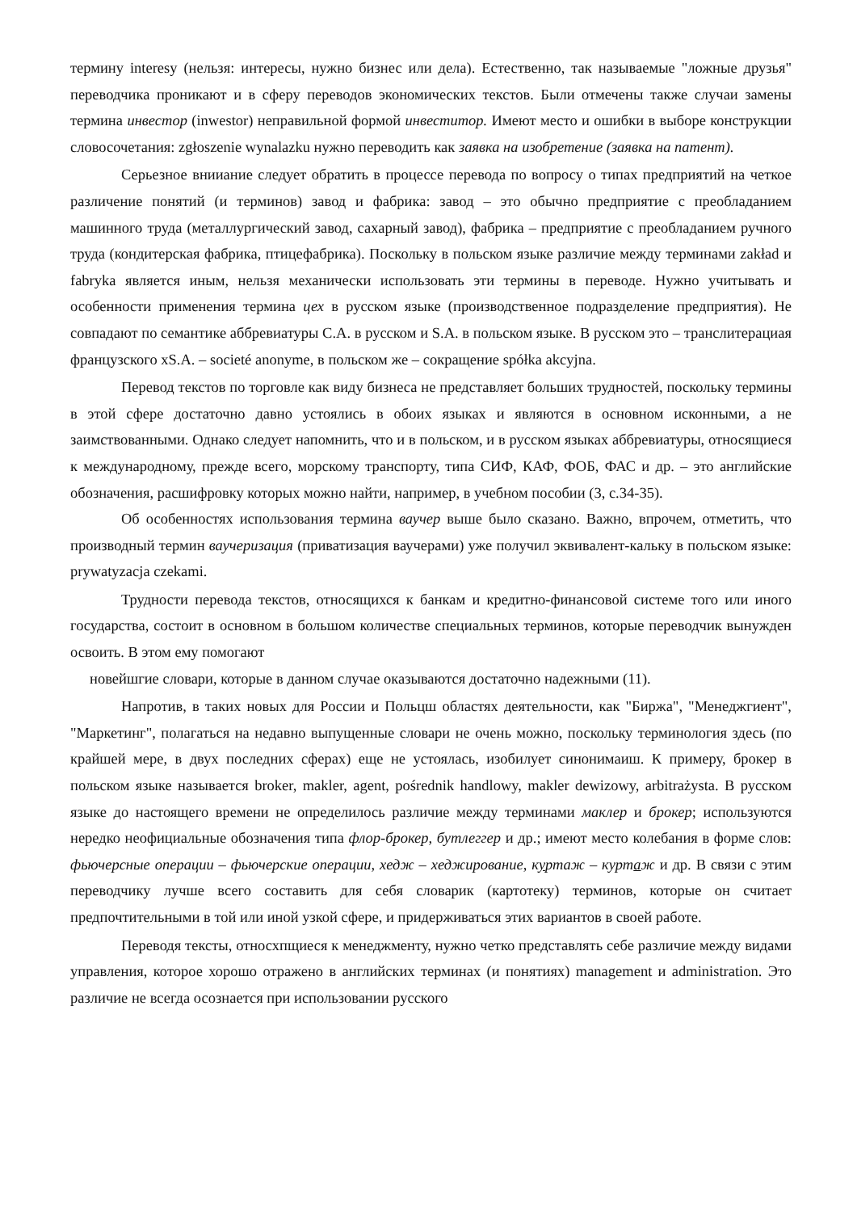термину interesy (нельзя: интересы, нужно бизнес или дела). Естественно, так называемые "ложные друзья" переводчика проникают и в сферу переводов экономических текстов. Были отмечены также случаи замены термина инвестор (inwestor) неправильной формой инвеститор. Имеют место и ошибки в выборе конструкции словосочетания: zgłoszenie wynalazku нужно переводить как заявка на изобретение (заявка на патент).
Серьезное внииание следует обратить в процессе перевода по вопросу о типах предприятий на четкое различение понятий (и терминов) завод и фабрика: завод – это обычно предприятие с преобладанием машинного труда (металлургический завод, сахарный завод), фабрика – предприятие с преобладанием ручного труда (кондитерская фабрика, птицефабрика). Поскольку в польском языке различие между терминами zakład и fabryka является иным, нельзя механически использовать эти термины в переводе. Нужно учитывать и особенности применения термина цех в русском языке (производственное подразделение предприятия). Не совпадают по семантике аббревиатуры С.А. в русском и S.A. в польском языке. В русском это – транслитерациая французского xS.A. – societé anonyme, в польском же – сокращение spółka akcyjna.
Перевод текстов по торговле как виду бизнеса не представляет больших трудностей, поскольку термины в этой сфере достаточно давно устоялись в обоих языках и являются в основном исконными, а не заимствованными. Однако следует напомнить, что и в польском, и в русском языках аббревиатуры, относящиеся к международному, прежде всего, морскому транспорту, типа СИФ, КАФ, ФОБ, ФАС и др. – это английские обозначения, расшифровку которых можно найти, например, в учебном пособии (3, с.34-35).
Об особенностях использования термина ваучер выше было сказано. Важно, впрочем, отметить, что производный термин ваучеризация (приватизация ваучерами) уже получил эквивалент-кальку в польском языке: prywatyzacja czekami.
Трудности перевода текстов, относящихся к банкам и кредитно-финансовой системе того или иного государства, состоит в основном в большом количестве специальных терминов, которые переводчик вынужден освоить. В этом ему помогают
новейшгие словари, которые в данном случае оказываются достаточно надежными (11).
Напротив, в таких новых для России и Польцш областях деятельности, как "Биржа", "Менеджгиент", "Маркетинг", полагаться на недавно выпущенные словари не очень можно, поскольку терминология здесь (по крайшей мере, в двух последних сферах) еще не устоялась, изобилует синонимаиш. К примеру, брокер в польском языке называется broker, makler, agent, pośrednik handlowy, makler dewizowy, arbitrażysta. В русском языке до настоящего времени не определилось различие между терминами маклер и брокер; используются нередко неофициальные обозначения типа флор-брокер, бутлеггер и др.; имеют место колебания в форме слов: фьючерсные операции – фьючерские операции, хедж – хеджирование, куртаж – куртаж и др. В связи с этим переводчику лучше всего составить для себя словарик (картотеку) терминов, которые он считает предпочтительными в той или иной узкой сфере, и придерживаться этих вариантов в своей работе.
Переводя тексты, относхпщиеся к менеджменту, нужно четко представлять себе различие между видами управления, которое хорошо отражено в английских терминах (и понятиях) management и administration. Это различие не всегда осознается при использовании русского